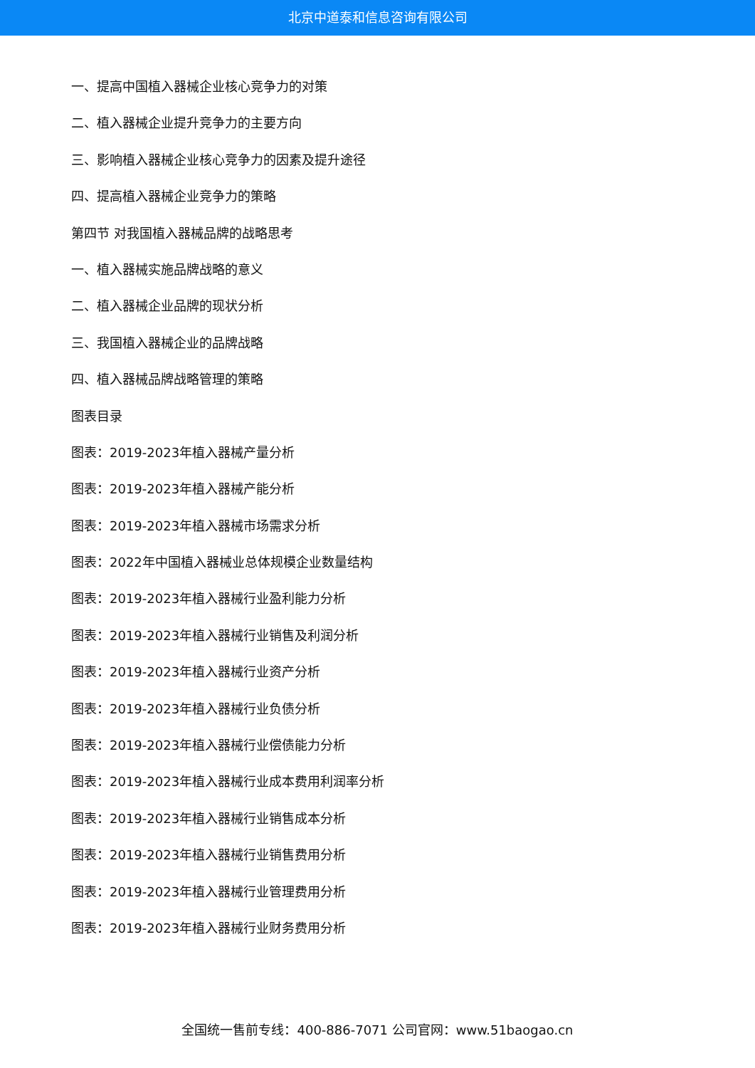北京中道泰和信息咨询有限公司
一、提高中国植入器械企业核心竞争力的对策
二、植入器械企业提升竞争力的主要方向
三、影响植入器械企业核心竞争力的因素及提升途径
四、提高植入器械企业竞争力的策略
第四节 对我国植入器械品牌的战略思考
一、植入器械实施品牌战略的意义
二、植入器械企业品牌的现状分析
三、我国植入器械企业的品牌战略
四、植入器械品牌战略管理的策略
图表目录
图表：2019-2023年植入器械产量分析
图表：2019-2023年植入器械产能分析
图表：2019-2023年植入器械市场需求分析
图表：2022年中国植入器械业总体规模企业数量结构
图表：2019-2023年植入器械行业盈利能力分析
图表：2019-2023年植入器械行业销售及利润分析
图表：2019-2023年植入器械行业资产分析
图表：2019-2023年植入器械行业负债分析
图表：2019-2023年植入器械行业偿债能力分析
图表：2019-2023年植入器械行业成本费用利润率分析
图表：2019-2023年植入器械行业销售成本分析
图表：2019-2023年植入器械行业销售费用分析
图表：2019-2023年植入器械行业管理费用分析
图表：2019-2023年植入器械行业财务费用分析
全国统一售前专线：400-886-7071 公司官网：www.51baogao.cn